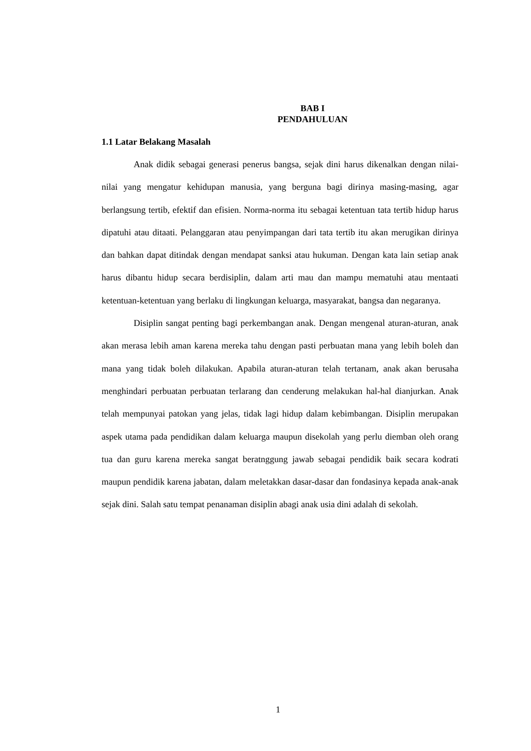BAB I
PENDAHULUAN
1.1 Latar Belakang Masalah
Anak didik sebagai generasi penerus bangsa, sejak dini harus dikenalkan dengan nilai-nilai yang mengatur kehidupan manusia, yang berguna bagi dirinya masing-masing, agar berlangsung tertib, efektif dan efisien. Norma-norma itu sebagai ketentuan tata tertib hidup harus dipatuhi atau ditaati. Pelanggaran atau penyimpangan dari tata tertib itu akan merugikan dirinya dan bahkan dapat ditindak dengan mendapat sanksi atau hukuman. Dengan kata lain setiap anak harus dibantu hidup secara berdisiplin, dalam arti mau dan mampu mematuhi atau mentaati ketentuan-ketentuan yang berlaku di lingkungan keluarga, masyarakat, bangsa dan negaranya.
Disiplin sangat penting bagi perkembangan anak. Dengan mengenal aturan-aturan, anak akan merasa lebih aman karena mereka tahu dengan pasti perbuatan mana yang lebih boleh dan mana yang tidak boleh dilakukan. Apabila aturan-aturan telah tertanam, anak akan berusaha menghindari perbuatan perbuatan terlarang dan cenderung melakukan hal-hal dianjurkan. Anak telah mempunyai patokan yang jelas, tidak lagi hidup dalam kebimbangan. Disiplin merupakan aspek utama pada pendidikan dalam keluarga maupun disekolah yang perlu diemban oleh orang tua dan guru karena mereka sangat beratnggung jawab sebagai pendidik baik secara kodrati maupun pendidik karena jabatan, dalam meletakkan dasar-dasar dan fondasinya kepada anak-anak sejak dini. Salah satu tempat penanaman disiplin abagi anak usia dini adalah di sekolah.
1